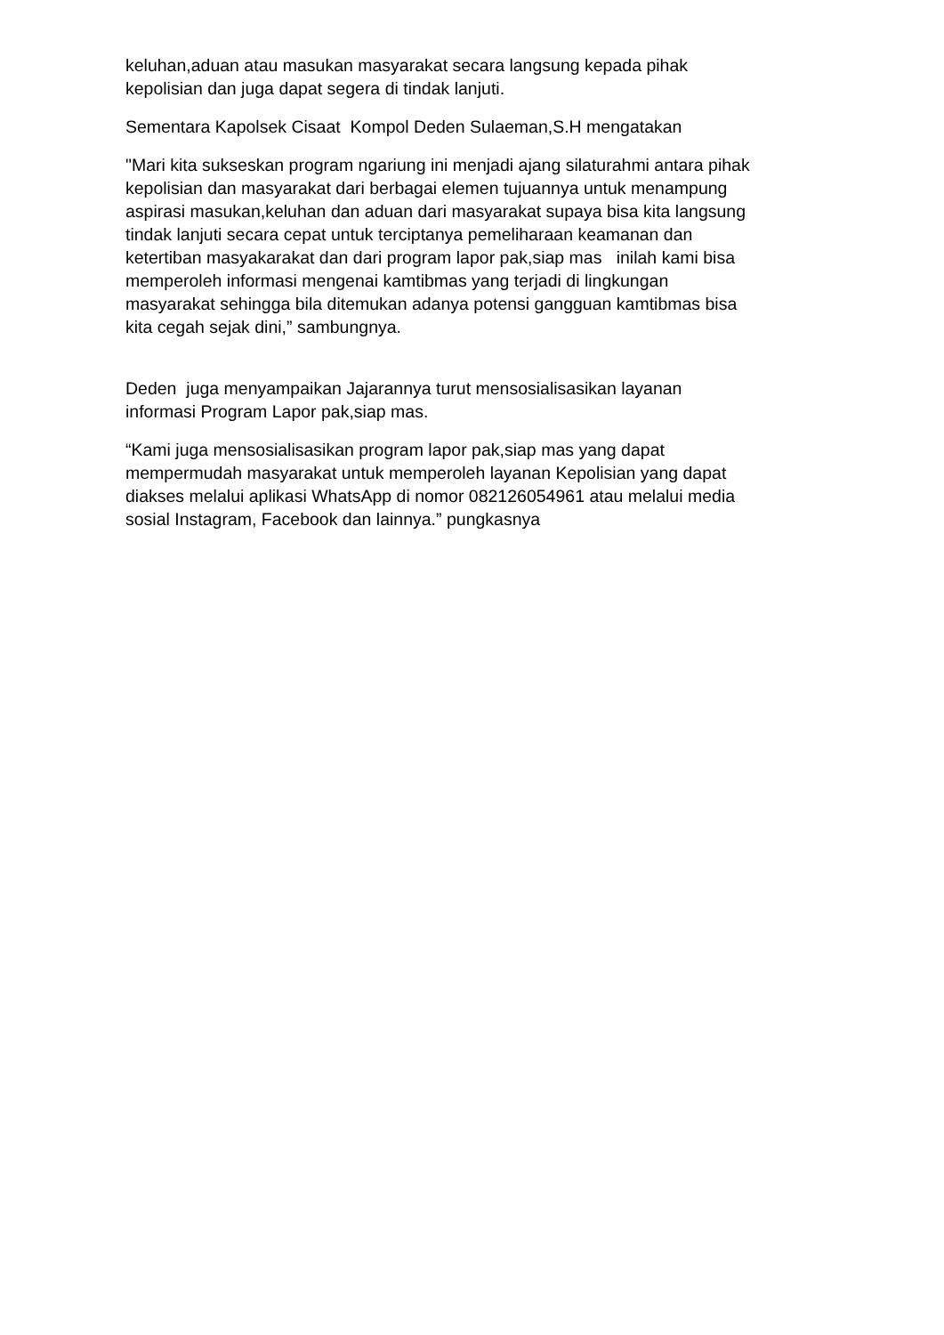keluhan,aduan atau masukan masyarakat secara langsung kepada pihak
kepolisian dan juga dapat segera di tindak lanjuti.
Sementara Kapolsek Cisaat Kompol Deden Sulaeman,S.H mengatakan
"Mari kita sukseskan program ngariung ini menjadi ajang silaturahmi antara pihak
kepolisian dan masyarakat dari berbagai elemen tujuannya untuk menampung
aspirasi masukan,keluhan dan aduan dari masyarakat supaya bisa kita langsung
tindak lanjuti secara cepat untuk terciptanya pemeliharaan keamanan dan
ketertiban masyakarakat dan dari program lapor pak,siap mas inilah kami bisa
memperoleh informasi mengenai kamtibmas yang terjadi di lingkungan
masyarakat sehingga bila ditemukan adanya potensi gangguan kamtibmas bisa
kita cegah sejak dini,” sambungnya.
Deden juga menyampaikan Jajarannya turut mensosialisasikan layanan
informasi Program Lapor pak,siap mas.
“Kami juga mensosialisasikan program lapor pak,siap mas yang dapat
mempermudah masyarakat untuk memperoleh layanan Kepolisian yang dapat
diakses melalui aplikasi WhatsApp di nomor 082126054961 atau melalui media
sosial Instagram, Facebook dan lainnya.” pungkasnya